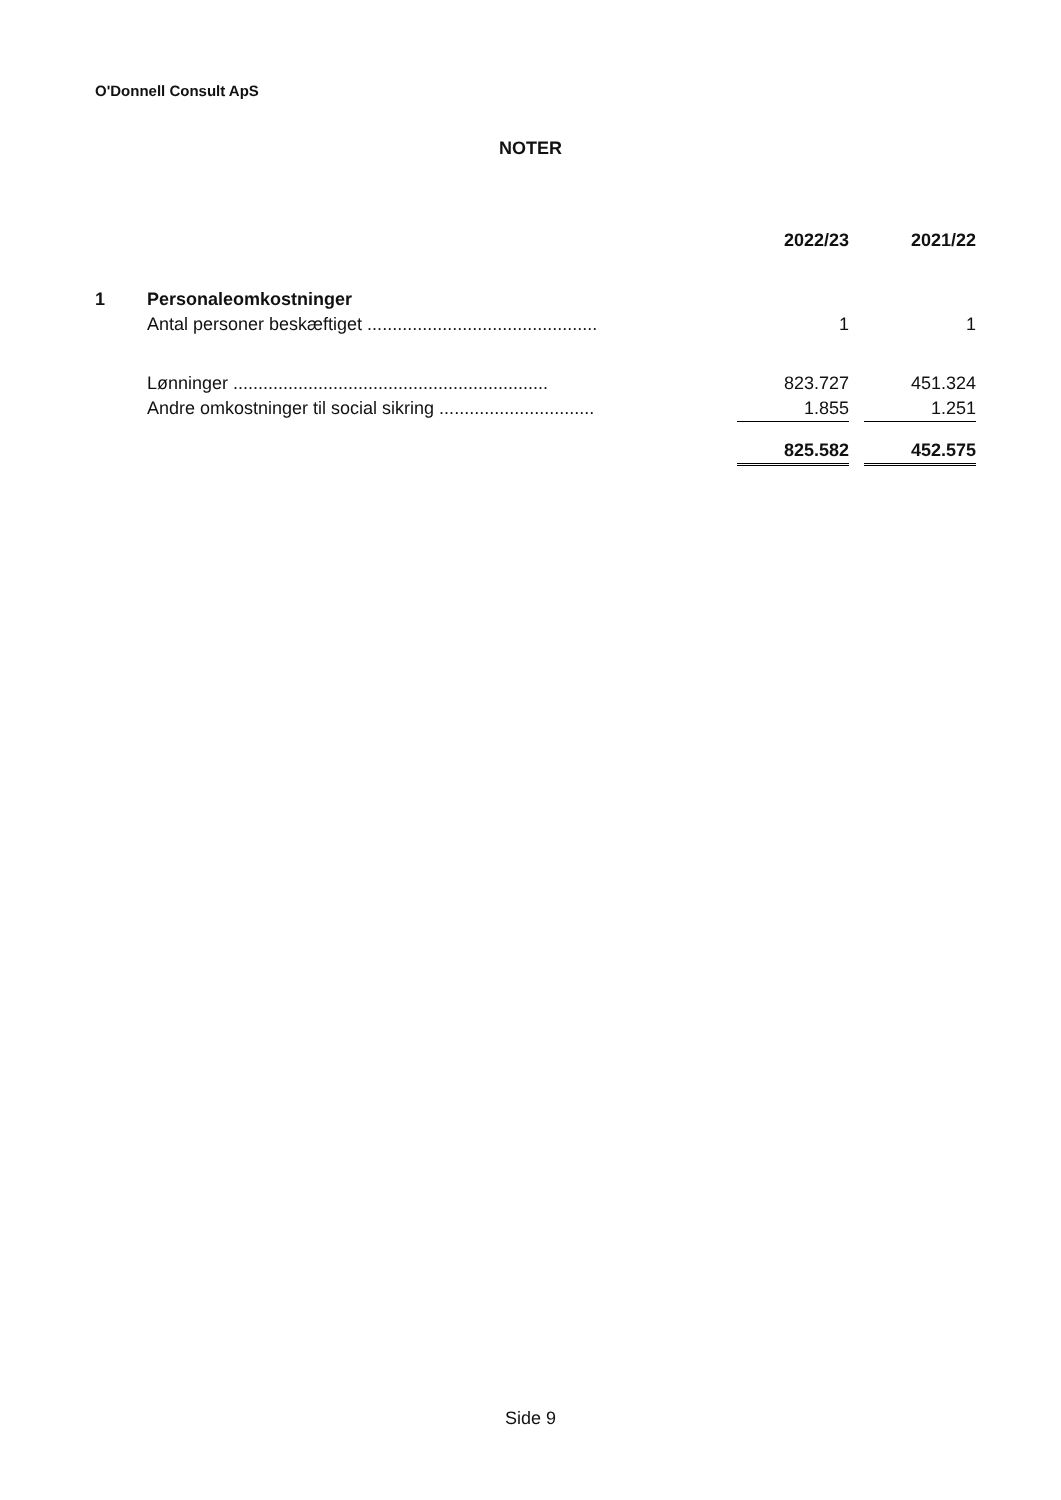O'Donnell Consult ApS
NOTER
| | | 2022/23 | | 2021/22 |
| --- | --- | --- | --- | --- |
| 1 | Personaleomkostninger | | | |
| | Antal personer beskæftiget .............................................. | 1 | | 1 |
| | Lønninger ............................................................... | 823.727 | | 451.324 |
| | Andre omkostninger til social sikring ............................... | 1.855 | | 1.251 |
| | | 825.582 | | 452.575 |
Side 9